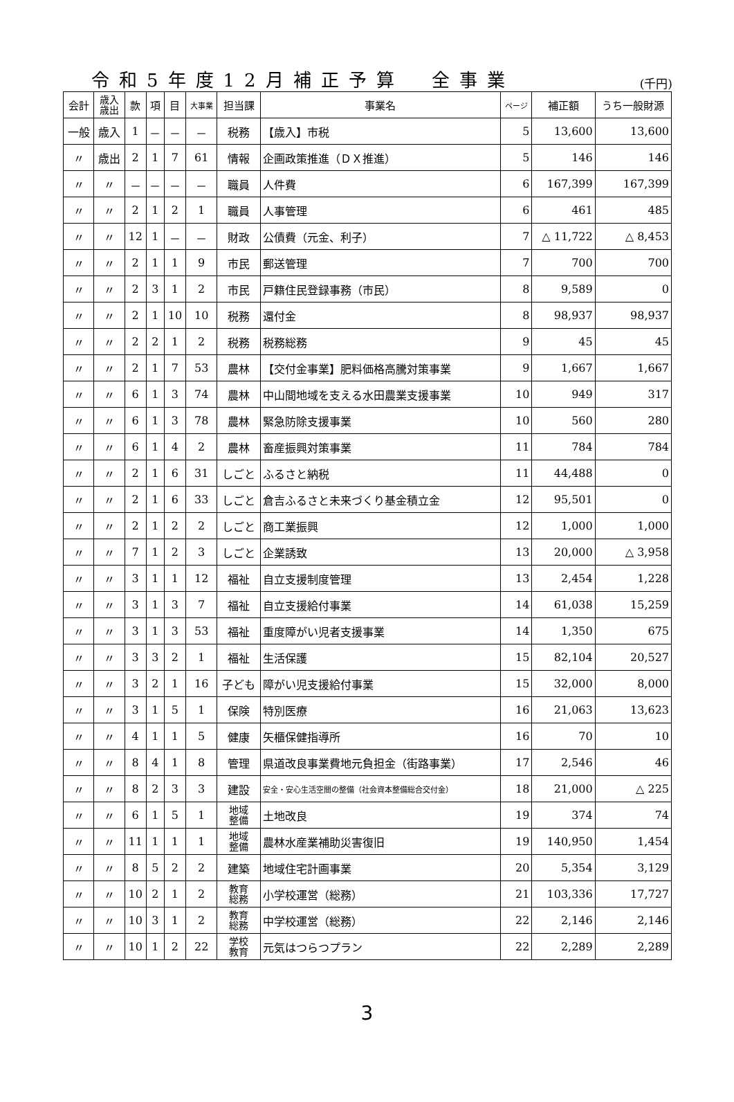令和5年度12月補正予算　全事業 (千円)
| 会計 | 歳入 歳出 | 款 | 項 | 目 | 大事業 | 担当課 | 事業名 | ページ | 補正額 | うち一般財源 |
| --- | --- | --- | --- | --- | --- | --- | --- | --- | --- | --- |
| 一般 | 歳入 | 1 | － | － | － | 税務 | 【歳入】市税 | 5 | 13,600 | 13,600 |
| 〃 | 歳出 | 2 | 1 | 7 | 61 | 情報 | 企画政策推進（ＤＸ推進） | 5 | 146 | 146 |
| 〃 | 〃 | － | － | － | － | 職員 | 人件費 | 6 | 167,399 | 167,399 |
| 〃 | 〃 | 2 | 1 | 2 | 1 | 職員 | 人事管理 | 6 | 461 | 485 |
| 〃 | 〃 | 12 | 1 | － | － | 財政 | 公債費（元金、利子） | 7 | △ 11,722 | △ 8,453 |
| 〃 | 〃 | 2 | 1 | 1 | 9 | 市民 | 郵送管理 | 7 | 700 | 700 |
| 〃 | 〃 | 2 | 3 | 1 | 2 | 市民 | 戸籍住民登録事務（市民） | 8 | 9,589 | 0 |
| 〃 | 〃 | 2 | 1 | 10 | 10 | 税務 | 還付金 | 8 | 98,937 | 98,937 |
| 〃 | 〃 | 2 | 2 | 1 | 2 | 税務 | 税務総務 | 9 | 45 | 45 |
| 〃 | 〃 | 2 | 1 | 7 | 53 | 農林 | 【交付金事業】肥料価格高騰対策事業 | 9 | 1,667 | 1,667 |
| 〃 | 〃 | 6 | 1 | 3 | 74 | 農林 | 中山間地域を支える水田農業支援事業 | 10 | 949 | 317 |
| 〃 | 〃 | 6 | 1 | 3 | 78 | 農林 | 緊急防除支援事業 | 10 | 560 | 280 |
| 〃 | 〃 | 6 | 1 | 4 | 2 | 農林 | 畜産振興対策事業 | 11 | 784 | 784 |
| 〃 | 〃 | 2 | 1 | 6 | 31 | しごと | ふるさと納税 | 11 | 44,488 | 0 |
| 〃 | 〃 | 2 | 1 | 6 | 33 | しごと | 倉吉ふるさと未来づくり基金積立金 | 12 | 95,501 | 0 |
| 〃 | 〃 | 2 | 1 | 2 | 2 | しごと | 商工業振興 | 12 | 1,000 | 1,000 |
| 〃 | 〃 | 7 | 1 | 2 | 3 | しごと | 企業誘致 | 13 | 20,000 | △ 3,958 |
| 〃 | 〃 | 3 | 1 | 1 | 12 | 福祉 | 自立支援制度管理 | 13 | 2,454 | 1,228 |
| 〃 | 〃 | 3 | 1 | 3 | 7 | 福祉 | 自立支援給付事業 | 14 | 61,038 | 15,259 |
| 〃 | 〃 | 3 | 1 | 3 | 53 | 福祉 | 重度障がい児者支援事業 | 14 | 1,350 | 675 |
| 〃 | 〃 | 3 | 3 | 2 | 1 | 福祉 | 生活保護 | 15 | 82,104 | 20,527 |
| 〃 | 〃 | 3 | 2 | 1 | 16 | 子ども | 障がい児支援給付事業 | 15 | 32,000 | 8,000 |
| 〃 | 〃 | 3 | 1 | 5 | 1 | 保険 | 特別医療 | 16 | 21,063 | 13,623 |
| 〃 | 〃 | 4 | 1 | 1 | 5 | 健康 | 矢櫃保健指導所 | 16 | 70 | 10 |
| 〃 | 〃 | 8 | 4 | 1 | 8 | 管理 | 県道改良事業費地元負担金（街路事業） | 17 | 2,546 | 46 |
| 〃 | 〃 | 8 | 2 | 3 | 3 | 建設 | 安全・安心生活空間の整備（社会資本整備総合交付金） | 18 | 21,000 | △ 225 |
| 〃 | 〃 | 6 | 1 | 5 | 1 | 地域 整備 | 土地改良 | 19 | 374 | 74 |
| 〃 | 〃 | 11 | 1 | 1 | 1 | 地域 整備 | 農林水産業補助災害復旧 | 19 | 140,950 | 1,454 |
| 〃 | 〃 | 8 | 5 | 2 | 2 | 建築 | 地域住宅計画事業 | 20 | 5,354 | 3,129 |
| 〃 | 〃 | 10 | 2 | 1 | 2 | 教育 総務 | 小学校運営（総務） | 21 | 103,336 | 17,727 |
| 〃 | 〃 | 10 | 3 | 1 | 2 | 教育 総務 | 中学校運営（総務） | 22 | 2,146 | 2,146 |
| 〃 | 〃 | 10 | 1 | 2 | 22 | 学校 教育 | 元気はつらつプラン | 22 | 2,289 | 2,289 |
3